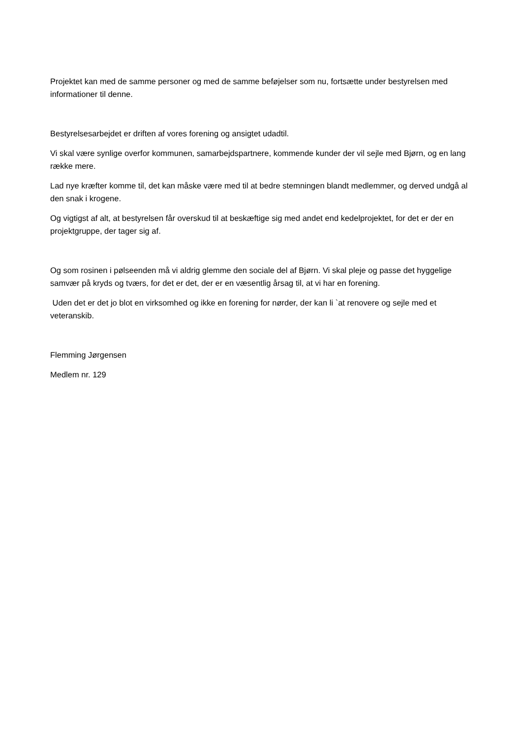Projektet kan med de samme personer og med de samme beføjelser som nu, fortsætte under bestyrelsen med informationer til denne.
Bestyrelsesarbejdet er driften af vores forening og ansigtet udadtil.
Vi skal være synlige overfor kommunen, samarbejdspartnere, kommende kunder der vil sejle med Bjørn, og en lang række mere.
Lad nye kræfter komme til, det kan måske være med til at bedre stemningen blandt medlemmer, og derved undgå al den snak i krogene.
Og vigtigst af alt, at bestyrelsen får overskud til at beskæftige sig med andet end kedelprojektet, for det er der en projektgruppe, der tager sig af.
Og som rosinen i pølseenden må vi aldrig glemme den sociale del af Bjørn. Vi skal pleje og passe det hyggelige samvær på kryds og tværs, for det er det, der er en væsentlig årsag til, at vi har en forening.
Uden det er det jo blot en virksomhed og ikke en forening for nørder, der kan li `at renovere og sejle med et veteranskib.
Flemming Jørgensen
Medlem nr. 129